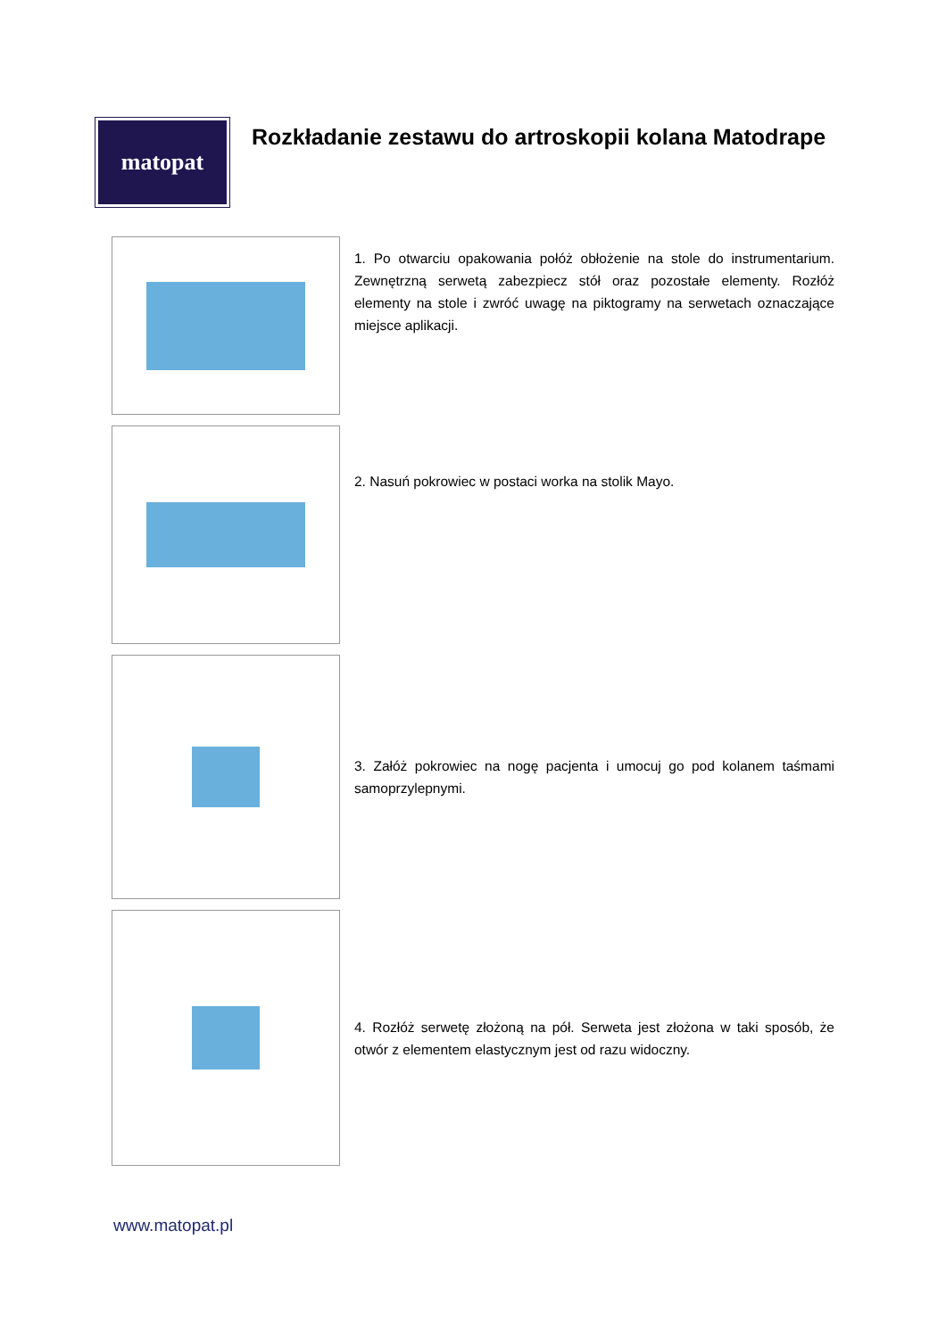matopat
Rozkładanie zestawu do artroskopii kolana Matodrape
1. Po otwarciu opakowania połóż obłożenie na stole do instrumentarium. Zewnętrzną serwetą zabezpiecz stół oraz pozostałe elementy. Rozłóż elementy na stole i zwróć uwagę na piktogramy na serwetach oznaczające miejsce aplikacji.
2. Nasuń pokrowiec w postaci worka na stolik Mayo.
3. Załóż pokrowiec na nogę pacjenta i umocuj go pod kolanem taśmami samoprzylepnymi.
4. Rozłóż serwetę złożoną na pół. Serweta jest złożona w taki sposób, że otwór z elementem elastycznym jest od razu widoczny.
www.matopat.pl